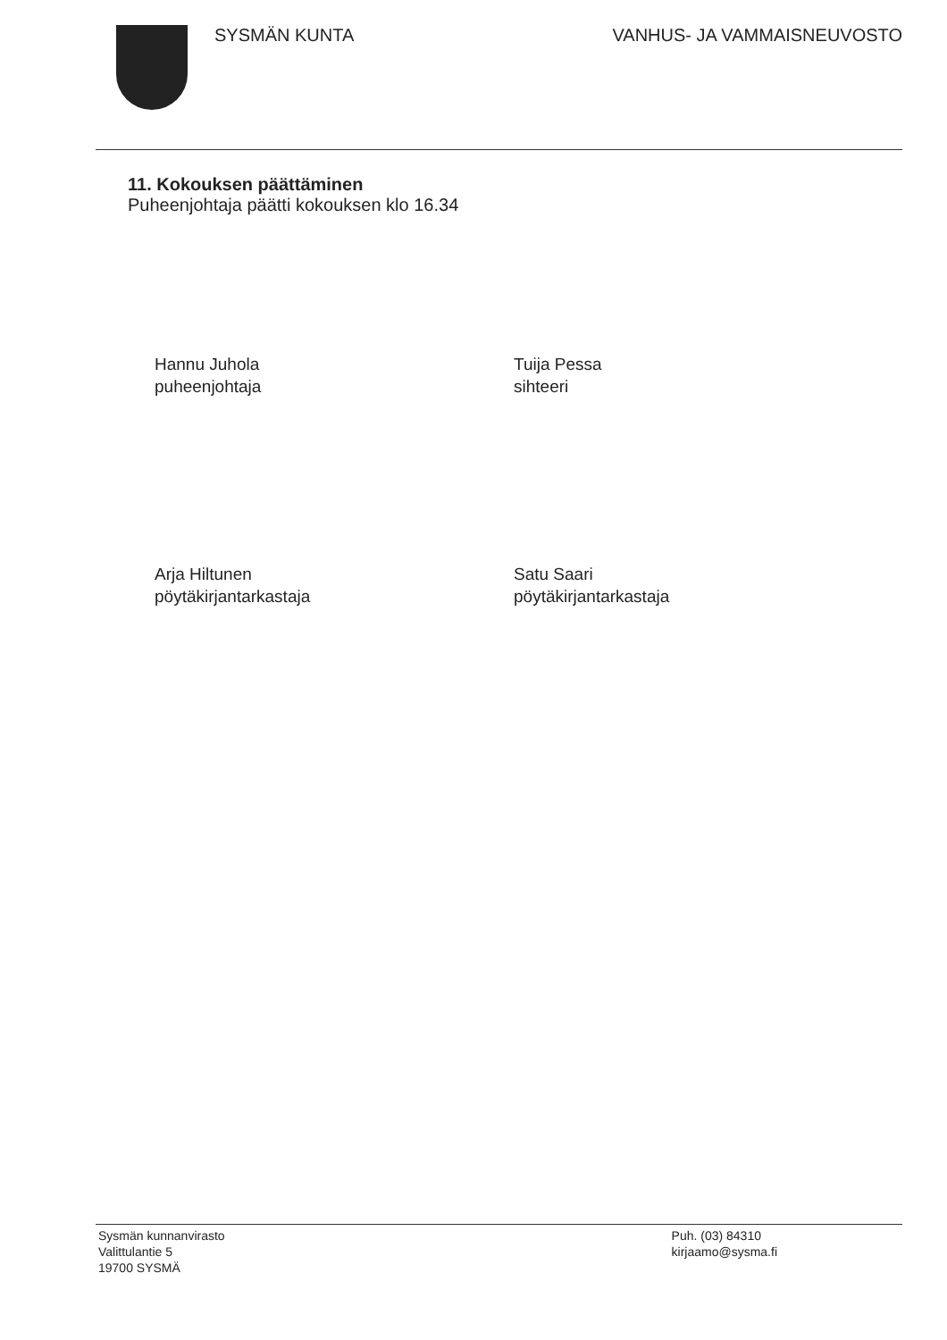SYSMÄN KUNTA VANHUS- JA VAMMAISNEUVOSTO
11. Kokouksen päättäminen
Puheenjohtaja päätti kokouksen klo 16.34
Hannu Juhola
puheenjohtaja
Tuija Pessa
sihteeri
Arja Hiltunen
pöytäkirjantarkastaja
Satu Saari
pöytäkirjantarkastaja
Sysmän kunnanvirasto
Valittulantie 5
19700 SYSMÄ
Puh. (03) 84310
kirjaamo@sysma.fi